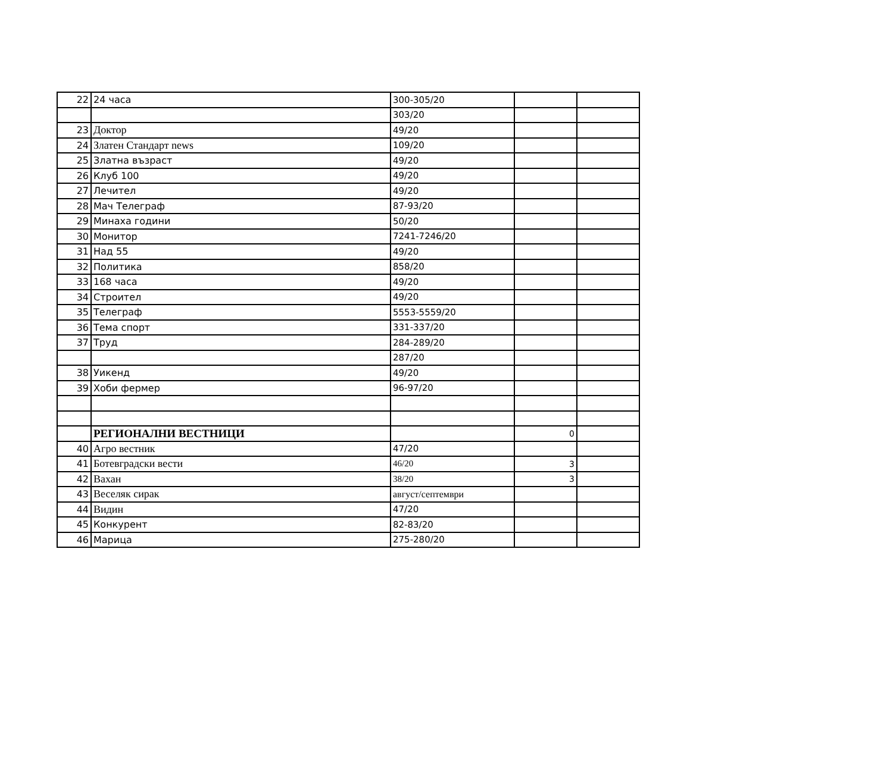| 22 | 24 часа | 300-305/20 | | |
| | | 303/20 | | |
| 23 | Доктор | 49/20 | | |
| 24 | Златен Стандарт news | 109/20 | | |
| 25 | Златна възраст | 49/20 | | |
| 26 | Клуб 100 | 49/20 | | |
| 27 | Лечител | 49/20 | | |
| 28 | Мач Телеграф | 87-93/20 | | |
| 29 | Минаха години | 50/20 | | |
| 30 | Монитор | 7241-7246/20 | | |
| 31 | Над 55 | 49/20 | | |
| 32 | Политика | 858/20 | | |
| 33 | 168 часа | 49/20 | | |
| 34 | Строител | 49/20 | | |
| 35 | Телеграф | 5553-5559/20 | | |
| 36 | Тема спорт | 331-337/20 | | |
| 37 | Труд | 284-289/20 | | |
| | | 287/20 | | |
| 38 | Уикенд | 49/20 | | |
| 39 | Хоби фермер | 96-97/20 | | |
| | РЕГИОНАЛНИ ВЕСТНИЦИ | | 0 | |
| 40 | Агро вестник | 47/20 | | |
| 41 | Ботевградски вести | 46/20 | 3 | |
| 42 | Вахан | 38/20 | 3 | |
| 43 | Веселяк сирак | август/септември | | |
| 44 | Видин | 47/20 | | |
| 45 | Конкурент | 82-83/20 | | |
| 46 | Марица | 275-280/20 | | |